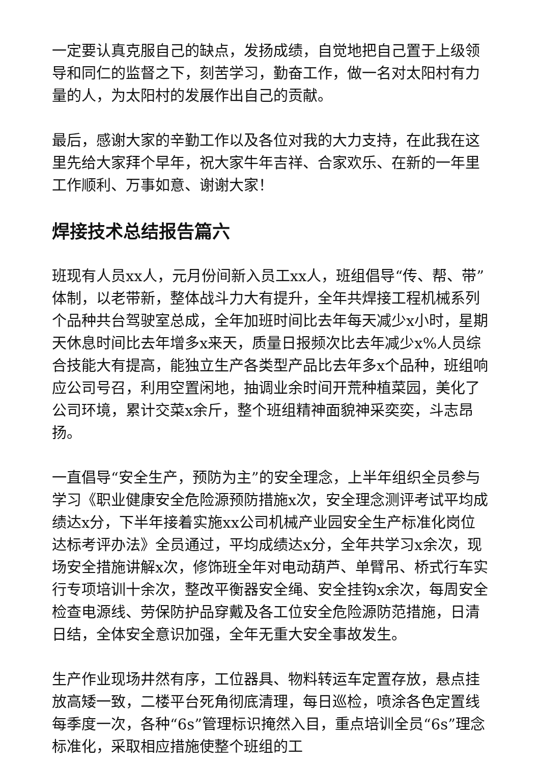一定要认真克服自己的缺点，发扬成绩，自觉地把自己置于上级领导和同仁的监督之下，刻苦学习，勤奋工作，做一名对太阳村有力量的人，为太阳村的发展作出自己的贡献。
最后，感谢大家的辛勤工作以及各位对我的大力支持，在此我在这里先给大家拜个早年，祝大家牛年吉祥、合家欢乐、在新的一年里工作顺利、万事如意、谢谢大家！
焊接技术总结报告篇六
班现有人员xx人，元月份间新入员工xx人，班组倡导“传、帮、带”体制，以老带新，整体战斗力大有提升，全年共焊接工程机械系列个品种共台驾驶室总成，全年加班时间比去年每天减少x小时，星期天休息时间比去年增多x来天，质量日报频次比去年减少x%人员综合技能大有提高，能独立生产各类型产品比去年多x个品种，班组响应公司号召，利用空置闲地，抽调业余时间开荒种植菜园，美化了公司环境，累计交菜x余斤，整个班组精神面貌神采奕奕，斗志昂扬。
一直倡导“安全生产，预防为主”的安全理念，上半年组织全员参与学习《职业健康安全危险源预防措施x次，安全理念测评考试平均成绩达x分，下半年接着实施xx公司机械产业园安全生产标准化岗位达标考评办法》全员通过，平均成绩达x分，全年共学习x余次，现场安全措施讲解x次，修饰班全年对电动葫芦、单臂吊、桥式行车实行专项培训十余次，整改平衡器安全绳、安全挂钩x余次，每周安全检查电源线、劳保防护品穿戴及各工位安全危险源防范措施，日清日结，全体安全意识加强，全年无重大安全事故发生。
生产作业现场井然有序，工位器具、物料转运车定置存放，悬点挂放高矮一致，二楼平台死角彻底清理，每日巡检，喷涂各色定置线每季度一次，各种“6s”管理标识掩然入目，重点培训全员“6s”理念标准化，采取相应措施使整个班组的工